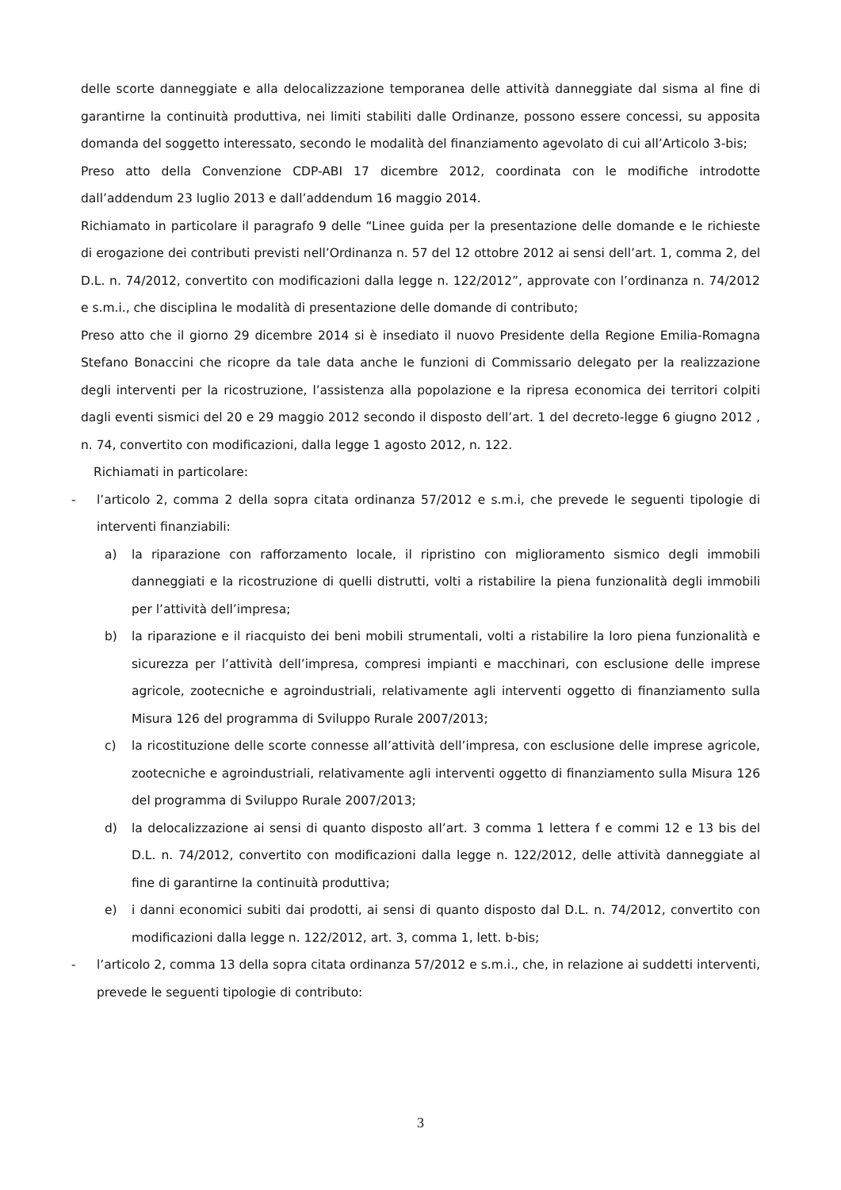delle scorte danneggiate e alla delocalizzazione temporanea delle attività danneggiate dal sisma al fine di garantirne la continuità produttiva, nei limiti stabiliti dalle Ordinanze, possono essere concessi, su apposita domanda del soggetto interessato, secondo le modalità del finanziamento agevolato di cui all’Articolo 3-bis;
Preso atto della Convenzione CDP-ABI 17 dicembre 2012, coordinata con le modifiche introdotte dall’addendum 23 luglio 2013 e dall’addendum 16 maggio 2014.
Richiamato in particolare il paragrafo 9 delle “Linee guida per la presentazione delle domande e le richieste di erogazione dei contributi previsti nell’Ordinanza n. 57 del 12 ottobre 2012 ai sensi dell’art. 1, comma 2, del D.L. n. 74/2012, convertito con modificazioni dalla legge n. 122/2012”, approvate con l’ordinanza n. 74/2012 e s.m.i., che disciplina le modalità di presentazione delle domande di contributo;
Preso atto che il giorno 29 dicembre 2014 si è insediato il nuovo Presidente della Regione Emilia-Romagna Stefano Bonaccini che ricopre da tale data anche le funzioni di Commissario delegato per la realizzazione degli interventi per la ricostruzione, l’assistenza alla popolazione e la ripresa economica dei territori colpiti dagli eventi sismici del 20 e 29 maggio 2012 secondo il disposto dell’art. 1 del decreto-legge 6 giugno 2012 , n. 74, convertito con modificazioni, dalla legge 1 agosto 2012, n. 122.
Richiamati in particolare:
- l’articolo 2, comma 2 della sopra citata ordinanza 57/2012 e s.m.i, che prevede le seguenti tipologie di interventi finanziabili:
a) la riparazione con rafforzamento locale, il ripristino con miglioramento sismico degli immobili danneggiati e la ricostruzione di quelli distrutti, volti a ristabilire la piena funzionalità degli immobili per l’attività dell’impresa;
b) la riparazione e il riacquisto dei beni mobili strumentali, volti a ristabilire la loro piena funzionalità e sicurezza per l’attività dell’impresa, compresi impianti e macchinari, con esclusione delle imprese agricole, zootecniche e agroindustriali, relativamente agli interventi oggetto di finanziamento sulla Misura 126 del programma di Sviluppo Rurale 2007/2013;
c) la ricostituzione delle scorte connesse all’attività dell’impresa, con esclusione delle imprese agricole, zootecniche e agroindustriali, relativamente agli interventi oggetto di finanziamento sulla Misura 126 del programma di Sviluppo Rurale 2007/2013;
d) la delocalizzazione ai sensi di quanto disposto all’art. 3 comma 1 lettera f e commi 12 e 13 bis del D.L. n. 74/2012, convertito con modificazioni dalla legge n. 122/2012, delle attività danneggiate al fine di garantirne la continuità produttiva;
e) i danni economici subiti dai prodotti, ai sensi di quanto disposto dal D.L. n. 74/2012, convertito con modificazioni dalla legge n. 122/2012, art. 3, comma 1, lett. b-bis;
- l’articolo 2, comma 13 della sopra citata ordinanza 57/2012 e s.m.i., che, in relazione ai suddetti interventi, prevede le seguenti tipologie di contributo:
3